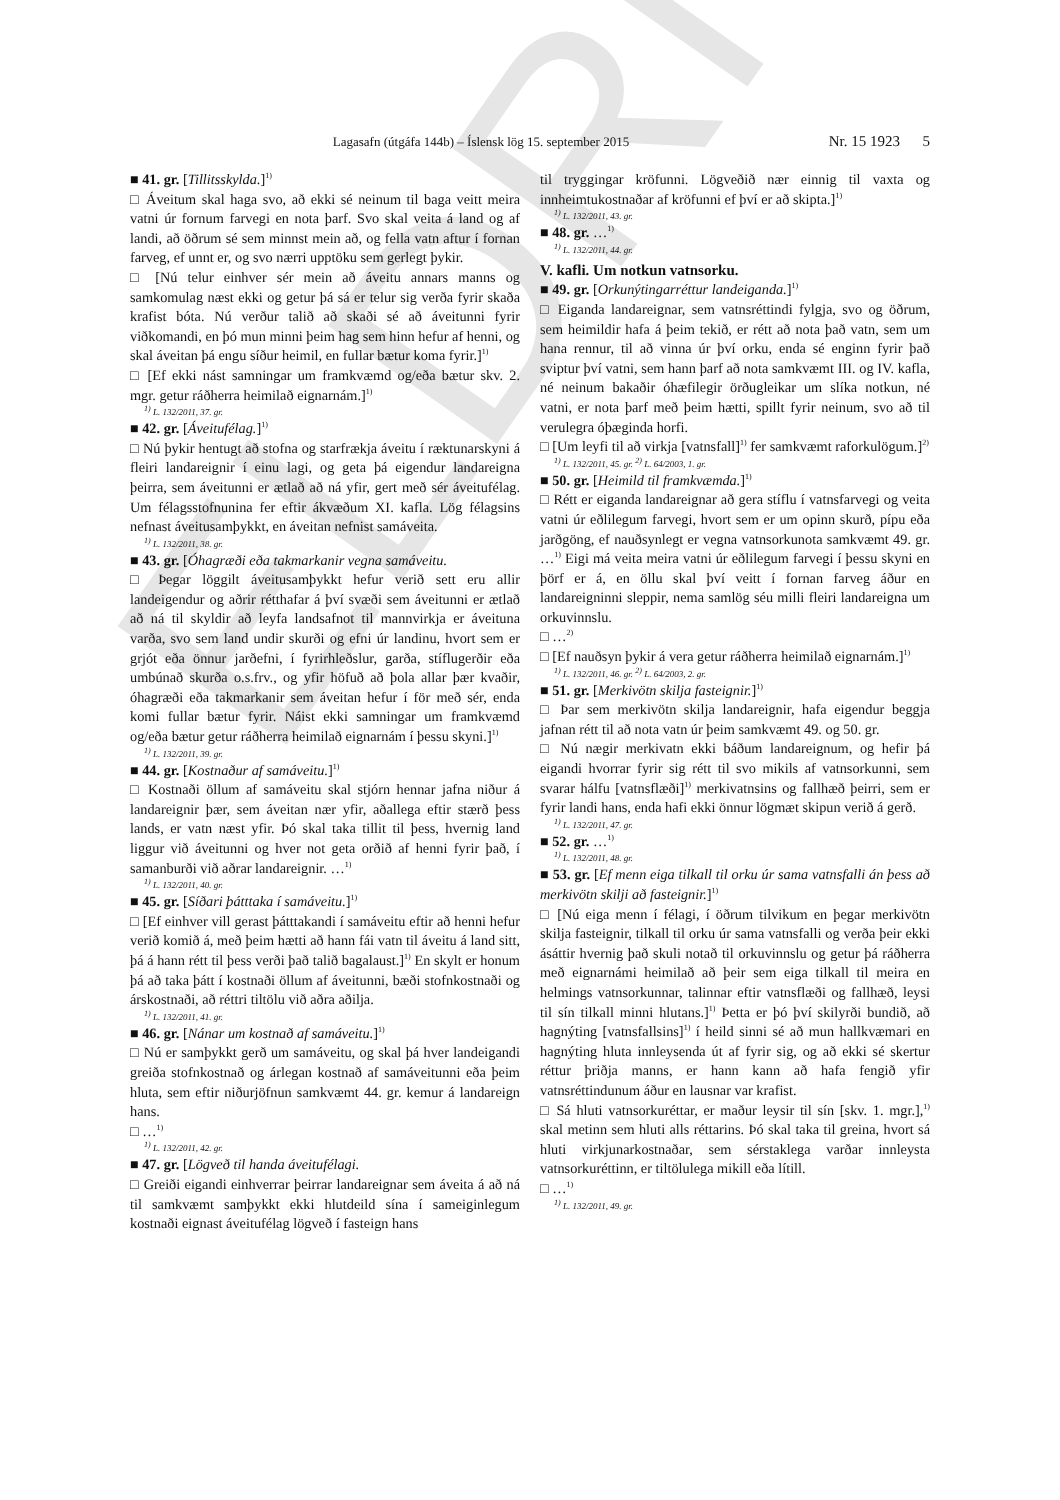ELDRI
Lagasafn (útgáfa 144b) – Íslensk lög 15. september 2015 Nr. 15 1923 5
■ 41. gr. [Tillitsskylda.]<sup>1)</sup>
□ Áveitum skal haga svo, að ekki sé neinum til baga veitt meira vatni úr fornum farvegi en nota þarf. Svo skal veita á land og af landi, að öðrum sé sem minnst mein að, og fella vatn aftur í fornan farveg, ef unnt er, og svo nærri upptöku sem gerlegt þykir.
□ [Nú telur einhver sér mein að áveitu annars manns og samkomulag næst ekki og getur þá sá er telur sig verða fyrir skaða krafist bóta. Nú verður talið að skaði sé að áveitunni fyrir viðkomandi, en þó mun minni þeim hag sem hinn hefur af henni, og skal áveitan þá engu síður heimil, en fullar bætur koma fyrir.]<sup>1)</sup>
□ [Ef ekki nást samningar um framkvæmd og/eða bætur skv. 2. mgr. getur ráðherra heimilað eignarnám.]<sup>1)</sup>
<sup>1)</sup> L. 132/2011, 37. gr.
■ 42. gr. [Áveitufélag.]<sup>1)</sup>
□ Nú þykir hentugt að stofna og starfrækja áveitu í ræktunarskyni á fleiri landareignir í einu lagi, og geta þá eigendur landareigna þeirra, sem áveitunni er ætlað að ná yfir, gert með sér áveitufélag. Um félagsstofnunina fer eftir ákvæðum XI. kafla. Lög félagsins nefnast áveitusamþykkt, en áveitan nefnist samáveita.
<sup>1)</sup> L. 132/2011, 38. gr.
■ 43. gr. [Óhagræði eða takmarkanir vegna samáveitu.
□ Þegar löggilt áveitusamþykkt hefur verið sett eru allir landeigendur og aðrir rétthafar á því svæði sem áveitunni er ætlað að ná til skyldir að leyfa landsafnot til mannvirkja er áveituna varða, svo sem land undir skurði og efni úr landinu, hvort sem er grjót eða önnur jarðefni, í fyrirhleðslur, garða, stíflugerðir eða umbúnað skurða o.s.frv., og yfir höfuð að þola allar þær kvaðir, óhagræði eða takmarkanir sem áveitan hefur í för með sér, enda komi fullar bætur fyrir. Náist ekki samningar um framkvæmd og/eða bætur getur ráðherra heimilað eignarnám í þessu skyni.]<sup>1)</sup>
<sup>1)</sup> L. 132/2011, 39. gr.
■ 44. gr. [Kostnaður af samáveitu.]<sup>1)</sup>
□ Kostnaði öllum af samáveitu skal stjórn hennar jafna niður á landareignir þær, sem áveitan nær yfir, aðallega eftir stærð þess lands, er vatn næst yfir. Þó skal taka tillit til þess, hvernig land liggur við áveitunni og hver not geta orðið af henni fyrir það, í samanburði við aðrar landareignir. …<sup>1)</sup>
<sup>1)</sup> L. 132/2011, 40. gr.
■ 45. gr. [Síðari þátttaka í samáveitu.]<sup>1)</sup>
□ [Ef einhver vill gerast þátttakandi í samáveitu eftir að henni hefur verið komið á, með þeim hætti að hann fái vatn til áveitu á land sitt, þá á hann rétt til þess verði það talið bagalaust.]<sup>1)</sup> En skylt er honum þá að taka þátt í kostnaði öllum af áveitunni, bæði stofnkostnaði og árskostnaði, að réttri tiltölu við aðra aðilja.
<sup>1)</sup> L. 132/2011, 41. gr.
■ 46. gr. [Nánar um kostnað af samáveitu.]<sup>1)</sup>
□ Nú er samþykkt gerð um samáveitu, og skal þá hver landeigandi greiða stofnkostnað og árlegan kostnað af samáveitunni eða þeim hluta, sem eftir niðurjöfnun samkvæmt 44. gr. kemur á landareign hans.
□ …<sup>1)</sup>
<sup>1)</sup> L. 132/2011, 42. gr.
■ 47. gr. [Lögveð til handa áveitufélagi.
□ Greiði eigandi einhverrar þeirrar landareignar sem áveita á að ná til samkvæmt samþykkt ekki hlutdeild sína í sameiginlegum kostnaði eignast áveitufélag lögveð í fasteign hans
til tryggingar kröfunni. Lögveðið nær einnig til vaxta og innheimtukostnaðar af kröfunni ef því er að skipta.]<sup>1)</sup>
<sup>1)</sup> L. 132/2011, 43. gr.
■ 48. gr. …<sup>1)</sup>
<sup>1)</sup> L. 132/2011, 44. gr.
V. kafli. Um notkun vatnsorku.
■ 49. gr. [Orkunýtingarréttur landeiganda.]<sup>1)</sup>
□ Eiganda landareignar, sem vatnsréttindi fylgja, svo og öðrum, sem heimildir hafa á þeim tekið, er rétt að nota það vatn, sem um hana rennur, til að vinna úr því orku, enda sé enginn fyrir það sviptur því vatni, sem hann þarf að nota samkvæmt III. og IV. kafla, né neinum bakaðir óhæfilegir örðugleikar um slíka notkun, né vatni, er nota þarf með þeim hætti, spillt fyrir neinum, svo að til verulegra óþæginda horfi.
□ [Um leyfi til að virkja [vatnsfall]<sup>1)</sup> fer samkvæmt raforkulögum.]<sup>2)</sup>
<sup>1)</sup> L. 132/2011, 45. gr. <sup>2)</sup> L. 64/2003, 1. gr.
■ 50. gr. [Heimild til framkvæmda.]<sup>1)</sup>
□ Rétt er eiganda landareignar að gera stíflu í vatnsfarvegi og veita vatni úr eðlilegum farvegi, hvort sem er um opinn skurð, pípu eða jarðgöng, ef nauðsynlegt er vegna vatnsorkunota samkvæmt 49. gr. …<sup>1)</sup> Eigi má veita meira vatni úr eðlilegum farvegi í þessu skyni en þörf er á, en öllu skal því veitt í fornan farveg áður en landareigninni sleppir, nema samlög séu milli fleiri landareigna um orkuvinnslu.
□ …<sup>2)</sup>
□ [Ef nauðsyn þykir á vera getur ráðherra heimilað eignarnám.]<sup>1)</sup>
<sup>1)</sup> L. 132/2011, 46. gr. <sup>2)</sup> L. 64/2003, 2. gr.
■ 51. gr. [Merkivötn skilja fasteignir.]<sup>1)</sup>
□ Þar sem merkivötn skilja landareignir, hafa eigendur beggja jafnan rétt til að nota vatn úr þeim samkvæmt 49. og 50. gr.
□ Nú nægir merkivatn ekki báðum landareignum, og hefir þá eigandi hvorrar fyrir sig rétt til svo mikils af vatnsorkunni, sem svarar hálfu [vatnsflæði]<sup>1)</sup> merkivatnsins og fallhæð þeirri, sem er fyrir landi hans, enda hafi ekki önnur lögmæt skipun verið á gerð.
<sup>1)</sup> L. 132/2011, 47. gr.
■ 52. gr. …<sup>1)</sup>
<sup>1)</sup> L. 132/2011, 48. gr.
■ 53. gr. [Ef menn eiga tilkall til orku úr sama vatnsfalli án þess að merkivötn skilji að fasteignir.]<sup>1)</sup>
□ [Nú eiga menn í félagi, í öðrum tilvikum en þegar merkivötn skilja fasteignir, tilkall til orku úr sama vatnsfalli og verða þeir ekki ásáttir hvernig það skuli notað til orkuvinnslu og getur þá ráðherra með eignarnámi heimilað að þeir sem eiga tilkall til meira en helmings vatnsorkunnar, talinnar eftir vatnsflæði og fallhæð, leysi til sín tilkall minni hlutans.]<sup>1)</sup> Þetta er þó því skilyrði bundið, að hagnýting [vatnsfallsins]<sup>1)</sup> í heild sinni sé að mun hallkvæmari en hagnýting hluta innleysenda út af fyrir sig, og að ekki sé skertur réttur þriðja manns, er hann kann að hafa fengið yfir vatnsréttindunum áður en lausnar var krafist.
□ Sá hluti vatnsorkuréttar, er maður leysir til sín [skv. 1. mgr.],<sup>1)</sup> skal metinn sem hluti alls réttarins. Þó skal taka til greina, hvort sá hluti virkjunarkostnaðar, sem sérstaklega varðar innleysta vatnsorkuréttinn, er tiltölulega mikill eða lítill.
□ …<sup>1)</sup>
<sup>1)</sup> L. 132/2011, 49. gr.